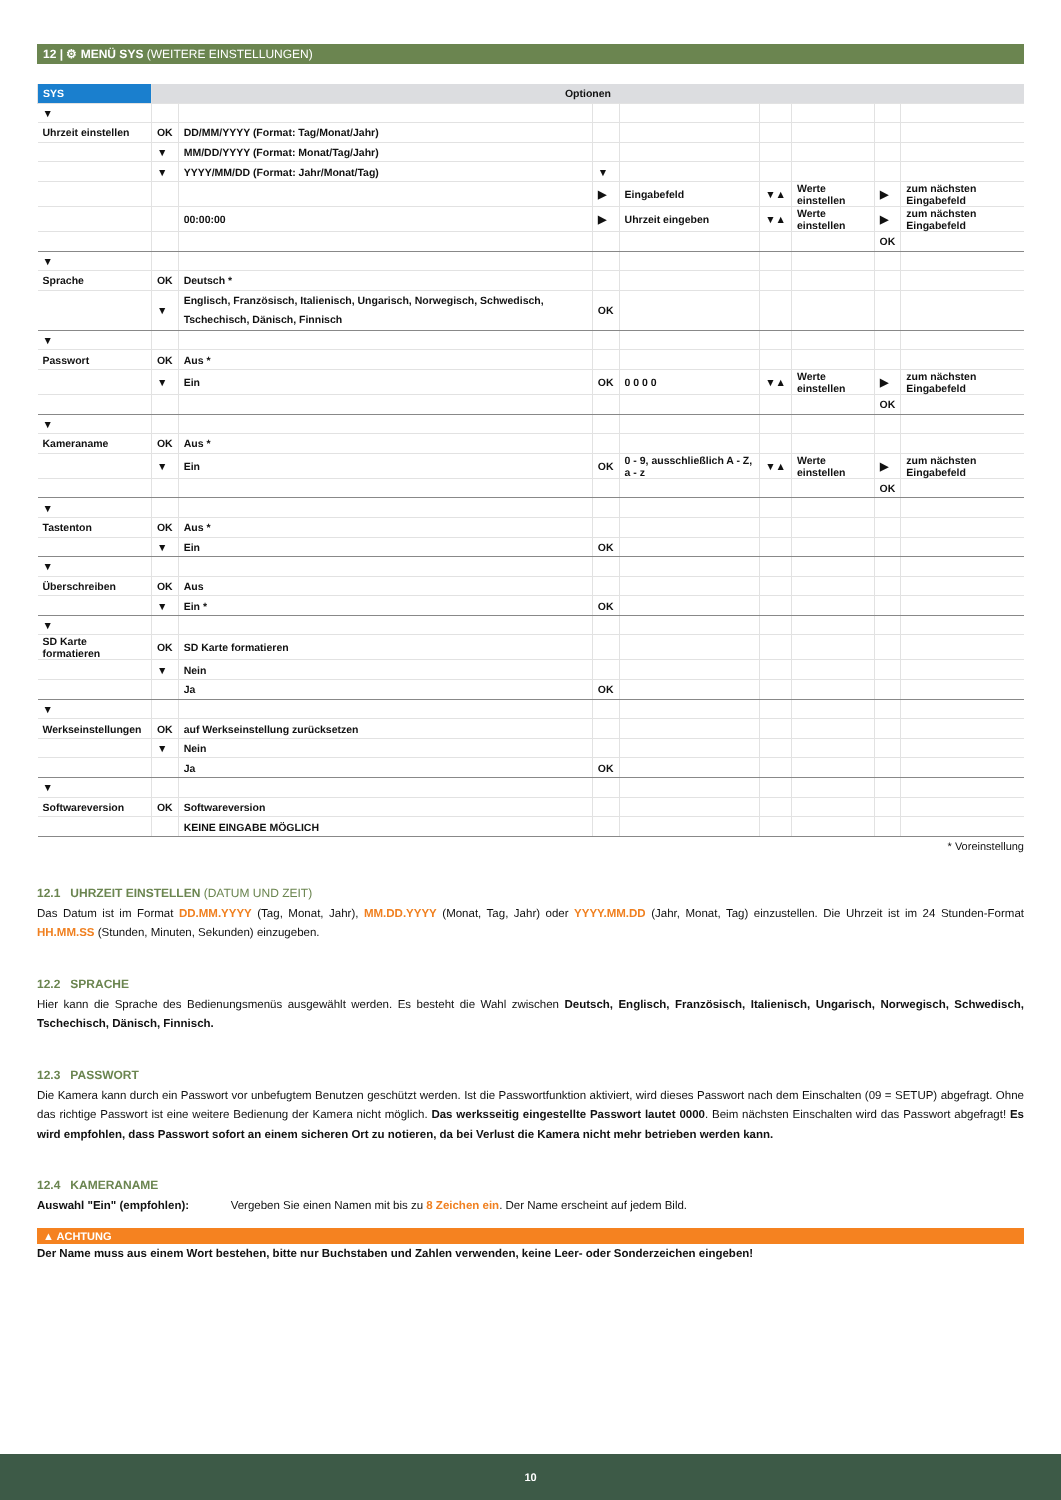12 | ⚙ MENÜ SYS (WEITERE EINSTELLUNGEN)
| SYS | Optionen | | | | | | | |
| --- | --- | --- | --- | --- | --- | --- | --- | --- |
| ▼ | | | | | | | | |
| Uhrzeit einstellen | OK | DD/MM/YYYY (Format: Tag/Monat/Jahr) | | | | | | |
| | ▼ | MM/DD/YYYY (Format: Monat/Tag/Jahr) | | | | | | |
| | ▼ | YYYY/MM/DD (Format: Jahr/Monat/Tag) | ▼ | | | | | |
| | | | ▶ | Eingabefeld | ▼▲ | Werte einstellen | ▶ | zum nächsten Eingabefeld |
| | | 00:00:00 | ▶ | Uhrzeit eingeben | ▼▲ | Werte einstellen | ▶ | zum nächsten Eingabefeld |
| | | | | | | | OK | |
| ▼ | | | | | | | | |
| Sprache | OK | Deutsch * | | | | | | |
| | ▼ | Englisch, Französisch, Italienisch, Ungarisch, Norwegisch, Schwedisch, Tschechisch, Dänisch, Finnisch | OK | | | | | |
| ▼ | | | | | | | | |
| Passwort | OK | Aus * | | | | | | |
| | ▼ | Ein | OK | 0 0 0 0 | ▼▲ | Werte einstellen | ▶ | zum nächsten Eingabefeld |
| | | | | | | | OK | |
| ▼ | | | | | | | | |
| Kameraname | OK | Aus * | | | | | | |
| | ▼ | Ein | OK | 0 - 9, ausschließlich A - Z, a - z | ▼▲ | Werte einstellen | ▶ | zum nächsten Eingabefeld |
| | | | | | | | OK | |
| ▼ | | | | | | | | |
| Tastenton | OK | Aus * | | | | | | |
| | ▼ | Ein | OK | | | | | |
| ▼ | | | | | | | | |
| Überschreiben | OK | Aus | | | | | | |
| | ▼ | Ein * | OK | | | | | |
| ▼ | | | | | | | | |
| SD Karte formatieren | OK | SD Karte formatieren | | | | | | |
| | ▼ | Nein | | | | | | |
| | | Ja | OK | | | | | |
| ▼ | | | | | | | | |
| Werkseinstellungen | OK | auf Werkseinstellung zurücksetzen | | | | | | |
| | ▼ | Nein | | | | | | |
| | | Ja | OK | | | | | |
| ▼ | | | | | | | | |
| Softwareversion | OK | Softwareversion | | | | | | |
| | | KEINE EINGABE MÖGLICH | | | | | | |
* Voreinstellung
12.1 UHRZEIT EINSTELLEN (DATUM UND ZEIT)
Das Datum ist im Format DD.MM.YYYY (Tag, Monat, Jahr), MM.DD.YYYY (Monat, Tag, Jahr) oder YYYY.MM.DD (Jahr, Monat, Tag) einzustellen. Die Uhrzeit ist im 24 Stunden-Format HH.MM.SS (Stunden, Minuten, Sekunden) einzugeben.
12.2 SPRACHE
Hier kann die Sprache des Bedienungsmenüs ausgewählt werden. Es besteht die Wahl zwischen Deutsch, Englisch, Französisch, Italienisch, Ungarisch, Norwegisch, Schwedisch, Tschechisch, Dänisch, Finnisch.
12.3 PASSWORT
Die Kamera kann durch ein Passwort vor unbefugtem Benutzen geschützt werden. Ist die Passwortfunktion aktiviert, wird dieses Passwort nach dem Einschalten (09 = SETUP) abgefragt. Ohne das richtige Passwort ist eine weitere Bedienung der Kamera nicht möglich. Das werksseitig eingestellte Passwort lautet 0000. Beim nächsten Einschalten wird das Passwort abgefragt! Es wird empfohlen, dass Passwort sofort an einem sicheren Ort zu notieren, da bei Verlust die Kamera nicht mehr betrieben werden kann.
12.4 KAMERANAME
Auswahl "Ein" (empfohlen): Vergeben Sie einen Namen mit bis zu 8 Zeichen ein. Der Name erscheint auf jedem Bild.
▲ ACHTUNG
Der Name muss aus einem Wort bestehen, bitte nur Buchstaben und Zahlen verwenden, keine Leer- oder Sonderzeichen eingeben!
10